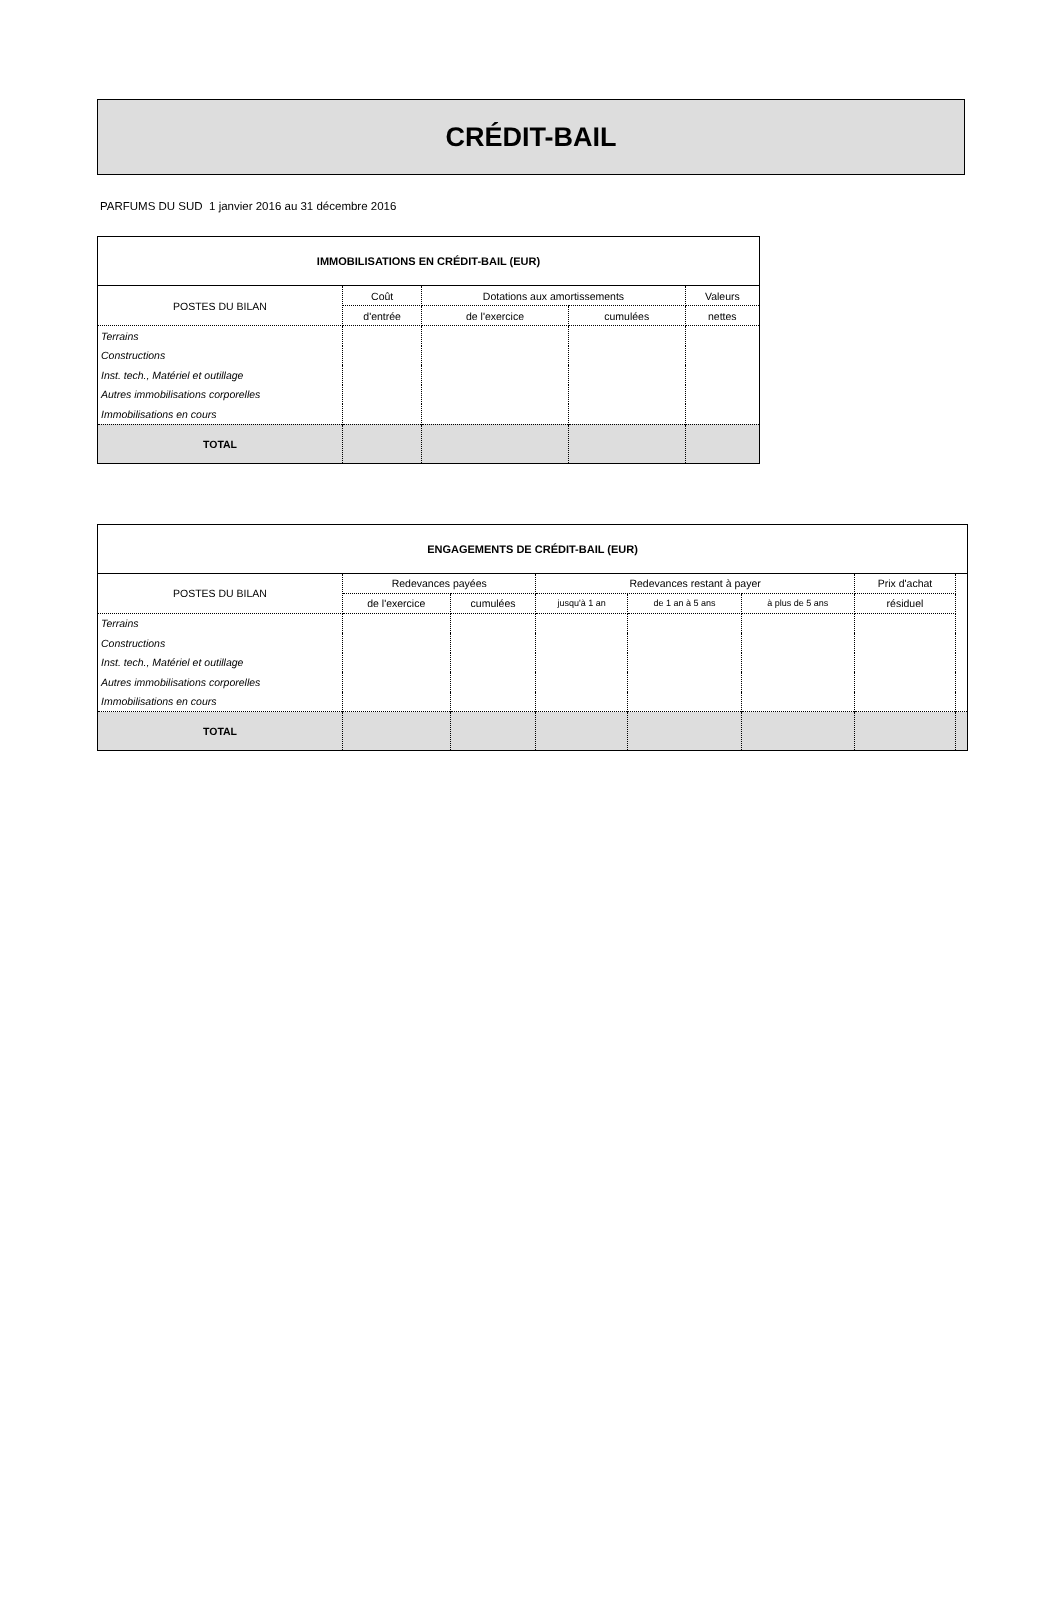CRÉDIT-BAIL
PARFUMS DU SUD 1 janvier 2016 au 31 décembre 2016
| IMMOBILISATIONS EN CRÉDIT-BAIL (EUR) | | | | |
| --- | --- | --- | --- | --- |
| POSTES DU BILAN | Coût | Dotations aux amortissements | | Valeurs |
| | d'entrée | de l'exercice | cumulées | nettes |
| Terrains | | | | |
| Constructions | | | | |
| Inst. tech., Matériel et outillage | | | | |
| Autres immobilisations corporelles | | | | |
| Immobilisations en cours | | | | |
| TOTAL | | | | |
| ENGAGEMENTS DE CRÉDIT-BAIL (EUR) | | | | | | | |
| --- | --- | --- | --- | --- | --- | --- | --- |
| POSTES DU BILAN | Redevances payées | | Redevances restant à payer | | | Prix d'achat | |
| | de l'exercice | cumulées | jusqu'à 1 an | de 1 an à 5 ans | à plus de 5 ans | résiduel | |
| Terrains | | | | | | | |
| Constructions | | | | | | | |
| Inst. tech., Matériel et outillage | | | | | | | |
| Autres immobilisations corporelles | | | | | | | |
| Immobilisations en cours | | | | | | | |
| TOTAL | | | | | | | |